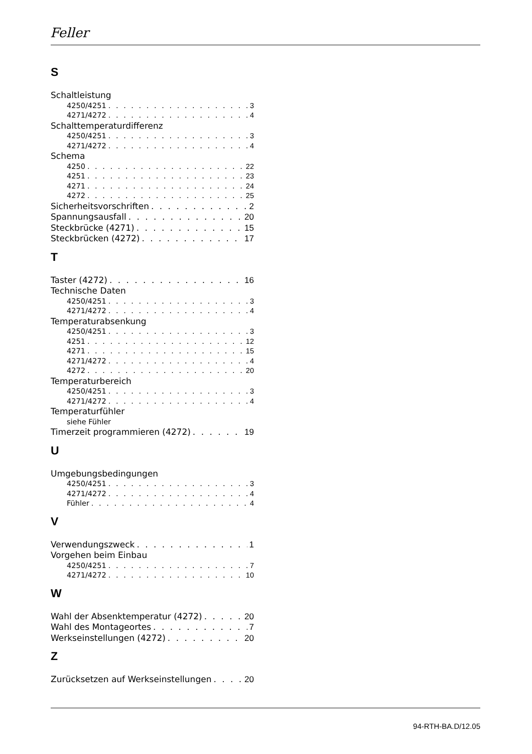Feller
S
Schaltleistung
4250/4251 3
4271/4272 4
Schalttemperaturdifferenz
4250/4251 3
4271/4272 4
Schema
4250 22
4251 23
4271 24
4272 25
Sicherheitsvorschriften 2
Spannungsausfall 20
Steckbrücke (4271) 15
Steckbrücken (4272) 17
T
Taster (4272) 16
Technische Daten
4250/4251 3
4271/4272 4
Temperaturabsenkung
4250/4251 3
4251 12
4271 15
4271/4272 4
4272 20
Temperaturbereich
4250/4251 3
4271/4272 4
Temperaturfühler
siehe Fühler
Timerzeit programmieren (4272) 19
U
Umgebungsbedingungen
4250/4251 3
4271/4272 4
Fühler 4
V
Verwendungszweck 1
Vorgehen beim Einbau
4250/4251 7
4271/4272 10
W
Wahl der Absenktemperatur (4272) 20
Wahl des Montageortes 7
Werkseinstellungen (4272) 20
Z
Zurücksetzen auf Werkseinstellungen 20
94-RTH-BA.D/12.05